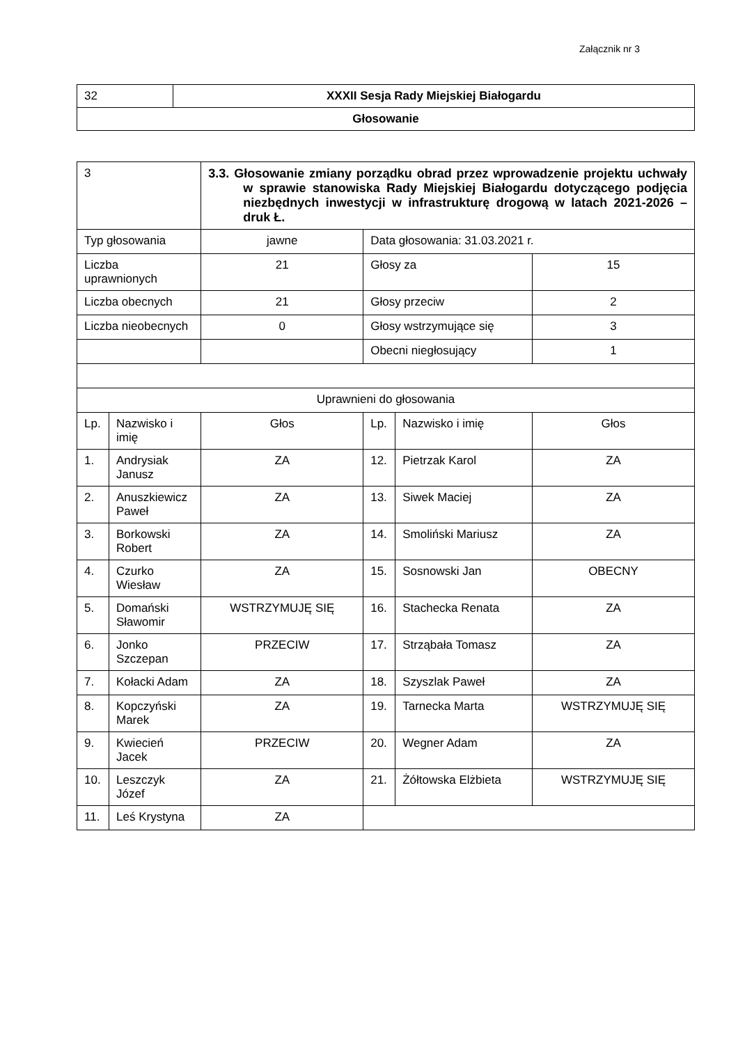Załącznik nr 3
| 32 | XXXII Sesja Rady Miejskiej Białogardu |
| Głosowanie | |
| 3 | | 3.3. Głosowanie zmiany porządku obrad przez wprowadzenie projektu uchwały w sprawie stanowiska Rady Miejskiej Białogardu dotyczącego podjęcia niezbędnych inwestycji w infrastrukturę drogową w latach 2021-2026 – druk Ł. | | | |
| Typ głosowania | | jawne | Data głosowania: 31.03.2021 r. | | |
| Liczba uprawnionych | | 21 | Głosy za | | 15 |
| Liczba obecnych | | 21 | Głosy przeciw | | 2 |
| Liczba nieobecnych | | 0 | Głosy wstrzymujące się | | 3 |
| | | | Obecni niegłosujący | | 1 |
| Uprawnieni do głosowania | | | | | |
| Lp. | Nazwisko i imię | Głos | Lp. | Nazwisko i imię | Głos |
| 1. | Andrysiak Janusz | ZA | 12. | Pietrzak Karol | ZA |
| 2. | Anuszkiewicz Paweł | ZA | 13. | Siwek Maciej | ZA |
| 3. | Borkowski Robert | ZA | 14. | Smoliński Mariusz | ZA |
| 4. | Czurko Wiesław | ZA | 15. | Sosnowski Jan | OBECNY |
| 5. | Domański Sławomir | WSTRZYMUJĘ SIĘ | 16. | Stachecka Renata | ZA |
| 6. | Jonko Szczepan | PRZECIW | 17. | Strząbała Tomasz | ZA |
| 7. | Kołacki Adam | ZA | 18. | Szyszlak Paweł | ZA |
| 8. | Kopczyński Marek | ZA | 19. | Tarnecka Marta | WSTRZYMUJĘ SIĘ |
| 9. | Kwiecień Jacek | PRZECIW | 20. | Wegner Adam | ZA |
| 10. | Leszczyk Józef | ZA | 21. | Żółtowska Elżbieta | WSTRZYMUJĘ SIĘ |
| 11. | Leś Krystyna | ZA | | | |